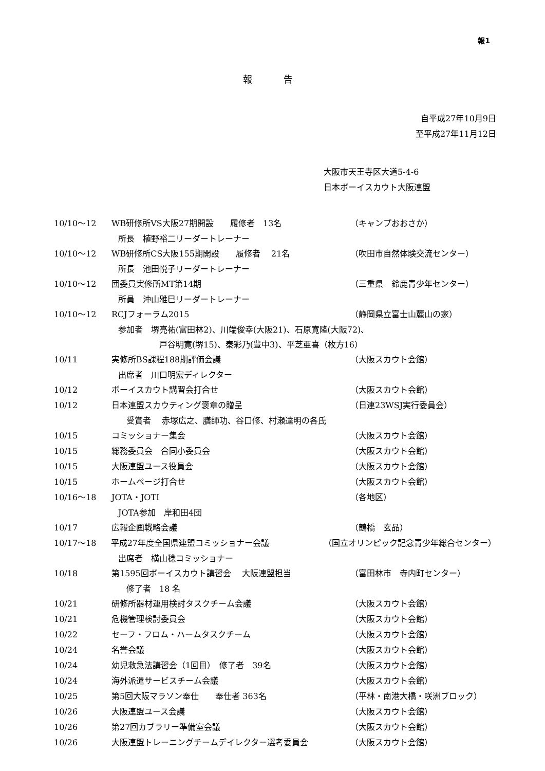報1
報 告
自平成27年10月9日
至平成27年11月12日
大阪市天王寺区大道5-4-6
日本ボーイスカウト大阪連盟
10/10～12 WB研修所VS大阪27期開設　　履修者　13名 （キャンプおおさか）
所長　植野裕二リーダートレーナー
10/10～12 WB研修所CS大阪155期開設　　履修者　 21名 （吹田市自然体験交流センター）
所長　池田悦子リーダートレーナー
10/10～12 団委員実修所MT第14期 （三重県　鈴鹿青少年センター）
所員　沖山雅巳リーダートレーナー
10/10～12 RCJフォーラム2015 （静岡県立富士山麓山の家）
参加者　堺亮祐(富田林2)、川端俊幸(大阪21)、石原寛隆(大阪72)、
　　　　　戸谷明寛(堺15)、秦彩乃(豊中3)、平芝亜喜（枚方16）
10/11 実修所BS課程188期評価会議 （大阪スカウト会館）
出席者　川口明宏ディレクター
10/12 ボーイスカウト講習会打合せ （大阪スカウト会館）
10/12 日本連盟スカウティング褒章の贈呈 （日連23WSJ実行委員会）
　受賞者　 赤塚広之、膳師功、谷口修、村瀬達明の各氏
10/15 コミッショナー集会 （大阪スカウト会館）
10/15 総務委員会　合同小委員会 （大阪スカウト会館）
10/15 大阪連盟ユース役員会 （大阪スカウト会館）
10/15 ホームページ打合せ （大阪スカウト会館）
10/16～18 JOTA・JOTI （各地区）
JOTA参加　岸和田4団
10/17 広報企画戦略会議 （鶴橋　玄品）
10/17～18 平成27年度全国県連盟コミッショナー会議 （国立オリンピック記念青少年総合センター）
出席者　横山稔コミッショナー
10/18 第1595回ボーイスカウト講習会　 大阪連盟担当 （富田林市　寺内町センター）
　修了者　18 名
10/21 研修所器材運用検討タスクチーム会議 （大阪スカウト会館）
10/21 危機管理検討委員会 （大阪スカウト会館）
10/22 セーフ・フロム・ハームタスクチーム （大阪スカウト会館）
10/24 名誉会議 （大阪スカウト会館）
10/24 幼児救急法講習会（1回目）　修了者　39名 （大阪スカウト会館）
10/24 海外派遣サービスチーム会議 （大阪スカウト会館）
10/25 第5回大阪マラソン奉仕　　奉仕者 363名 （平林・南港大橋・咲洲ブロック）
10/26 大阪連盟ユース会議 （大阪スカウト会館）
10/26 第27回カブラリー準備室会議 （大阪スカウト会館）
10/26 大阪連盟トレーニングチームデイレクター選考委員会 （大阪スカウト会館）